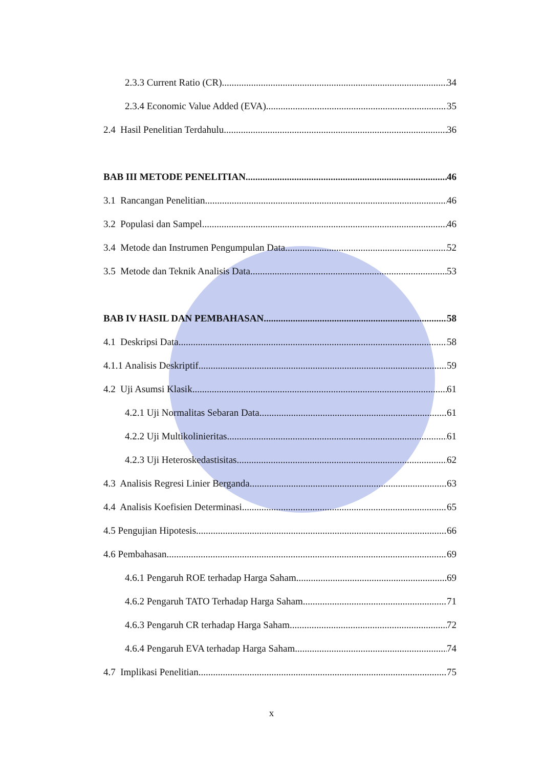2.3.3 Current Ratio (CR) 34
2.3.4 Economic Value Added (EVA) 35
2.4 Hasil Penelitian Terdahulu 36
BAB III METODE PENELITIAN 46
3.1 Rancangan Penelitian 46
3.2 Populasi dan Sampel 46
3.4 Metode dan Instrumen Pengumpulan Data 52
3.5 Metode dan Teknik Analisis Data 53
BAB IV HASIL DAN PEMBAHASAN 58
4.1 Deskripsi Data 58
4.1.1 Analisis Deskriptif 59
4.2 Uji Asumsi Klasik 61
4.2.1 Uji Normalitas Sebaran Data 61
4.2.2 Uji Multikolinieritas 61
4.2.3 Uji Heteroskedastisitas 62
4.3 Analisis Regresi Linier Berganda 63
4.4 Analisis Koefisien Determinasi 65
4.5 Pengujian Hipotesis 66
4.6 Pembahasan 69
4.6.1 Pengaruh ROE terhadap Harga Saham 69
4.6.2 Pengaruh TATO Terhadap Harga Saham 71
4.6.3 Pengaruh CR terhadap Harga Saham 72
4.6.4 Pengaruh EVA terhadap Harga Saham 74
4.7 Implikasi Penelitian 75
x